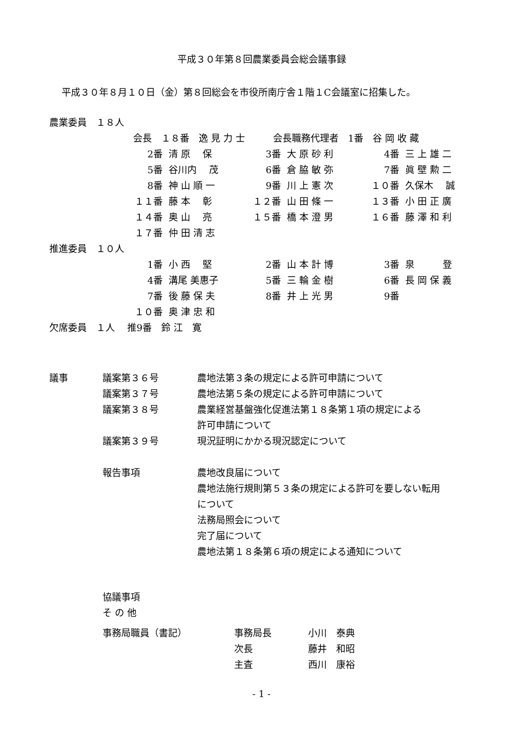平成３０年第８回農業委員会総会議事録
平成３０年８月１０日（金）第８回総会を市役所南庁舎１階１C会議室に招集した。
| 農業委員 １８人 | | | | | | |
| | 会長 １８番 逸 見 力 士 会長職務代理者 1番 谷 岡 收 藏 | | | | | |
| | 2番 | 清 原 保 | 3番 | 大 原 砂 利 | 4番 | 三 上 雄 二 |
| | 5番 | 谷川内 茂 | 6番 | 倉 脇 敏 弥 | 7番 | 眞 壁 勲 二 |
| | 8番 | 神 山 順 一 | 9番 | 川 上 憲 次 | １０番 | 久保木 誠 |
| | １１番 | 藤 本 彰 | １２番 | 山 田 條 一 | １３番 | 小 田 正 廣 |
| | １４番 | 奥 山 亮 | １５番 | 橋 本 澄 男 | １６番 | 藤 澤 和 利 |
| | １７番 | 仲 田 清 志 | | | | |
| 推進委員 １０人 | | | | | | |
| | 1番 | 小 西 堅 | 2番 | 山 本 計 博 | 3番 | 泉 登 |
| | 4番 | 溝尾 美惠子 | 5番 | 三 輪 金 樹 | 6番 | 長 岡 保 義 |
| | 7番 | 後 藤 保 夫 | 8番 | 井 上 光 男 | 9番 | |
| | １０番 | 奥 津 忠 和 | | | | |
| 欠席委員 １人 推9番 鈴 江 寛 | | | | | | |
| 議事 | 議案第３６号 | 農地法第３条の規定による許可申請について |
| | 議案第３７号 | 農地法第５条の規定による許可申請について |
| | 議案第３８号 | 農業経営基盤強化促進法第１８条第１項の規定による |
| | | 許可申請について |
| | 議案第３９号 | 現況証明にかかる現況認定について |
| | 報告事項 | 農地改良届について |
| | | 農地法施行規則第５３条の規定による許可を要しない転用 |
| | | について |
| | | 法務局照会について |
| | | 完了届について |
| | | 農地法第１８条第６項の規定による通知について |
| | 協議事項 | |
| | そ の 他 | |
| 事務局職員（書記） | 事務局長 | 小川 泰典 |
| | 次長 | 藤井 和昭 |
| | 主査 | 西川 康裕 |
- 1 -